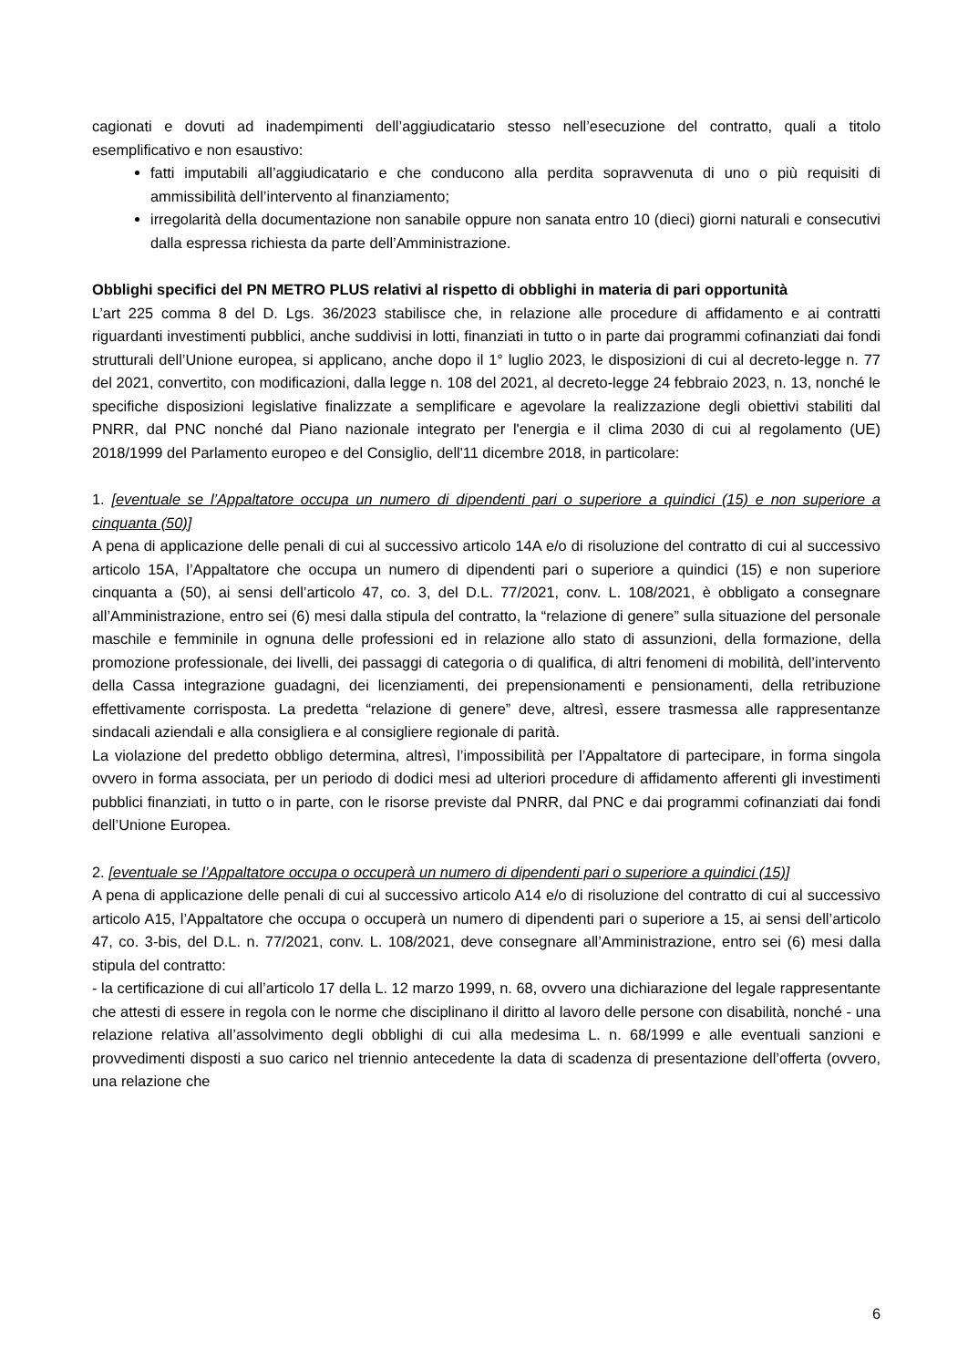cagionati e dovuti ad inadempimenti dell’aggiudicatario stesso nell’esecuzione del contratto, quali a titolo esemplificativo e non esaustivo:
fatti imputabili all’aggiudicatario e che conducono alla perdita sopravvenuta di uno o più requisiti di ammissibilità dell’intervento al finanziamento;
irregolarità della documentazione non sanabile oppure non sanata entro 10 (dieci) giorni naturali e consecutivi dalla espressa richiesta da parte dell’Amministrazione.
Obblighi specifici del PN METRO PLUS relativi al rispetto di obblighi in materia di pari opportunità
L’art 225 comma 8 del D. Lgs. 36/2023 stabilisce che, in relazione alle procedure di affidamento e ai contratti riguardanti investimenti pubblici, anche suddivisi in lotti, finanziati in tutto o in parte dai programmi cofinanziati dai fondi strutturali dell’Unione europea, si applicano, anche dopo il 1° luglio 2023, le disposizioni di cui al decreto-legge n. 77 del 2021, convertito, con modificazioni, dalla legge n. 108 del 2021, al decreto-legge 24 febbraio 2023, n. 13, nonché le specifiche disposizioni legislative finalizzate a semplificare e agevolare la realizzazione degli obiettivi stabiliti dal PNRR, dal PNC nonché dal Piano nazionale integrato per l'energia e il clima 2030 di cui al regolamento (UE) 2018/1999 del Parlamento europeo e del Consiglio, dell'11 dicembre 2018, in particolare:
1. [eventuale se l’Appaltatore occupa un numero di dipendenti pari o superiore a quindici (15) e non superiore a cinquanta (50)]
A pena di applicazione delle penali di cui al successivo articolo 14A e/o di risoluzione del contratto di cui al successivo articolo 15A, l’Appaltatore che occupa un numero di dipendenti pari o superiore a quindici (15) e non superiore cinquanta a (50), ai sensi dell’articolo 47, co. 3, del D.L. 77/2021, conv. L. 108/2021, è obbligato a consegnare all’Amministrazione, entro sei (6) mesi dalla stipula del contratto, la “relazione di genere” sulla situazione del personale maschile e femminile in ognuna delle professioni ed in relazione allo stato di assunzioni, della formazione, della promozione professionale, dei livelli, dei passaggi di categoria o di qualifica, di altri fenomeni di mobilità, dell’intervento della Cassa integrazione guadagni, dei licenziamenti, dei prepensionamenti e pensionamenti, della retribuzione effettivamente corrisposta. La predetta “relazione di genere” deve, altresì, essere trasmessa alle rappresentanze sindacali aziendali e alla consigliera e al consigliere regionale di parità.
La violazione del predetto obbligo determina, altresì, l’impossibilità per l’Appaltatore di partecipare, in forma singola ovvero in forma associata, per un periodo di dodici mesi ad ulteriori procedure di affidamento afferenti gli investimenti pubblici finanziati, in tutto o in parte, con le risorse previste dal PNRR, dal PNC e dai programmi cofinanziati dai fondi dell’Unione Europea.
2. [eventuale se l’Appaltatore occupa o occuperà un numero di dipendenti pari o superiore a quindici (15)]
A pena di applicazione delle penali di cui al successivo articolo A14 e/o di risoluzione del contratto di cui al successivo articolo A15, l’Appaltatore che occupa o occuperà un numero di dipendenti pari o superiore a 15, ai sensi dell’articolo 47, co. 3-bis, del D.L. n. 77/2021, conv. L. 108/2021, deve consegnare all’Amministrazione, entro sei (6) mesi dalla stipula del contratto:
- la certificazione di cui all’articolo 17 della L. 12 marzo 1999, n. 68, ovvero una dichiarazione del legale rappresentante che attesti di essere in regola con le norme che disciplinano il diritto al lavoro delle persone con disabilità, nonché - una relazione relativa all’assolvimento degli obblighi di cui alla medesima L. n. 68/1999 e alle eventuali sanzioni e provvedimenti disposti a suo carico nel triennio antecedente la data di scadenza di presentazione dell’offerta (ovvero, una relazione che
6